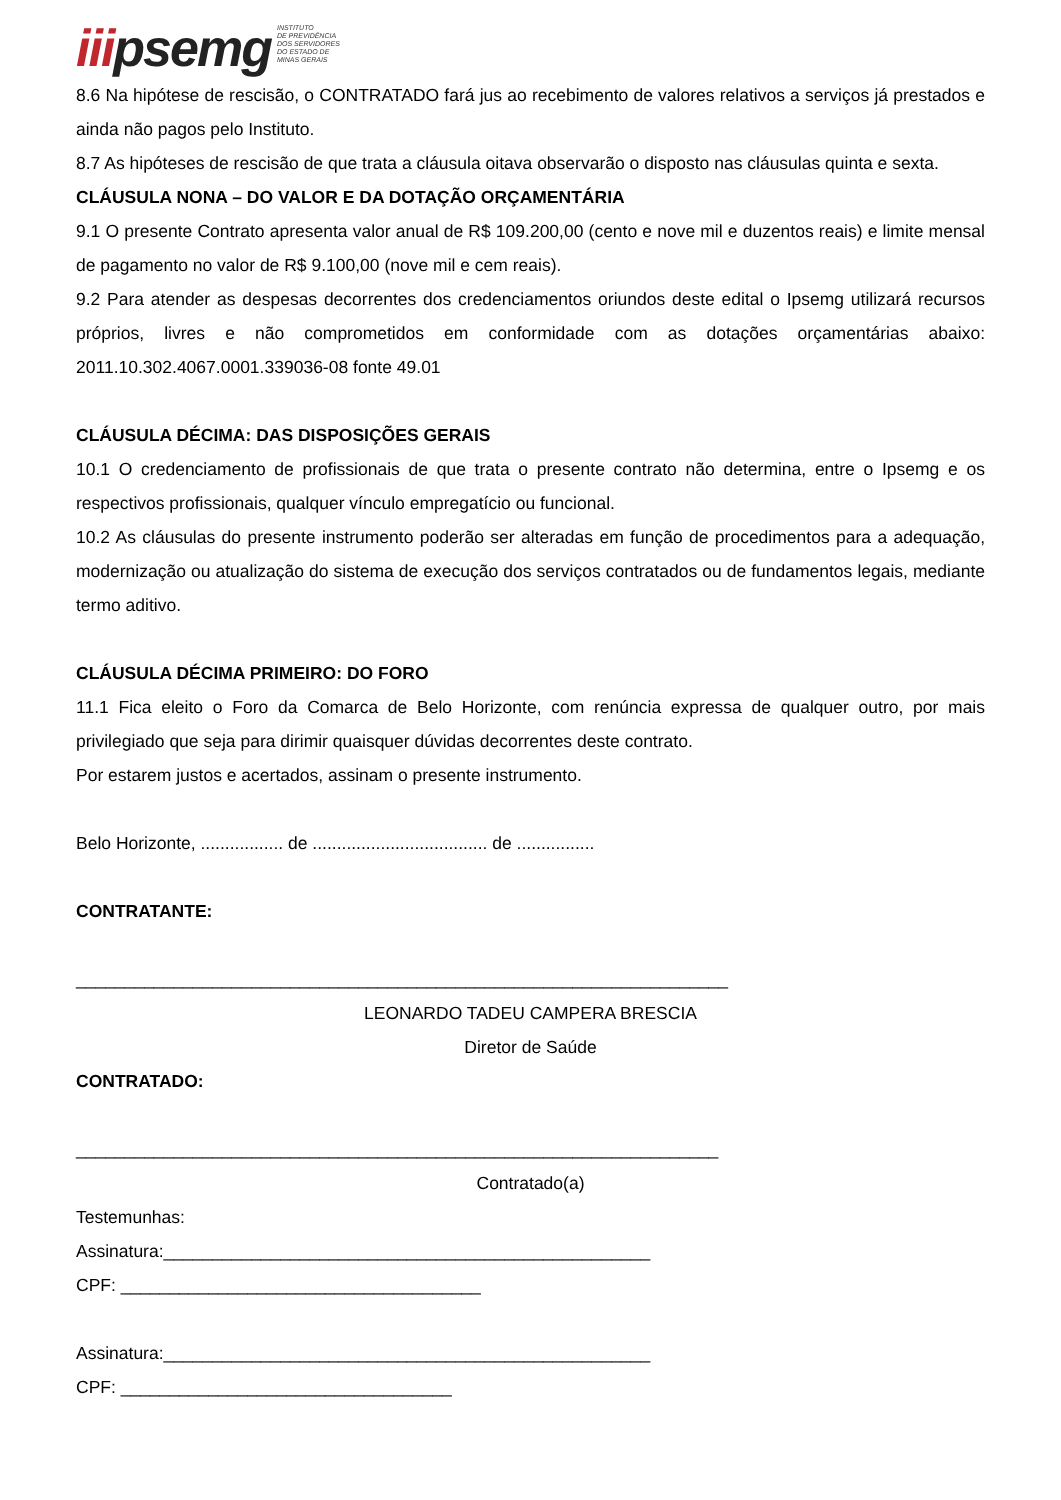iiipsemg
INSTITUTO
DE PREVIDÊNCIA
DOS SERVIDORES
DO ESTADO DE
MINAS GERAIS
8.6 Na hipótese de rescisão, o CONTRATADO fará jus ao recebimento de valores relativos a serviços já prestados e ainda não pagos pelo Instituto.
8.7 As hipóteses de rescisão de que trata a cláusula oitava observarão o disposto nas cláusulas quinta e sexta.
CLÁUSULA NONA – DO VALOR E DA DOTAÇÃO ORÇAMENTÁRIA
9.1 O presente Contrato apresenta valor anual de R$ 109.200,00 (cento e nove mil e duzentos reais) e limite mensal de pagamento no valor de R$ 9.100,00 (nove mil e cem reais).
9.2 Para atender as despesas decorrentes dos credenciamentos oriundos deste edital o Ipsemg utilizará recursos próprios, livres e não comprometidos em conformidade com as dotações orçamentárias abaixo: 2011.10.302.4067.0001.339036-08 fonte 49.01
CLÁUSULA DÉCIMA: DAS DISPOSIÇÕES GERAIS
10.1 O credenciamento de profissionais de que trata o presente contrato não determina, entre o Ipsemg e os respectivos profissionais, qualquer vínculo empregatício ou funcional.
10.2 As cláusulas do presente instrumento poderão ser alteradas em função de procedimentos para a adequação, modernização ou atualização do sistema de execução dos serviços contratados ou de fundamentos legais, mediante termo aditivo.
CLÁUSULA DÉCIMA PRIMEIRO: DO FORO
11.1 Fica eleito o Foro da Comarca de Belo Horizonte, com renúncia expressa de qualquer outro, por mais privilegiado que seja para dirimir quaisquer dúvidas decorrentes deste contrato.
Por estarem justos e acertados, assinam o presente instrumento.
Belo Horizonte, ................. de .................................... de ................
CONTRATANTE:
___________________________________________________________________
LEONARDO TADEU CAMPERA BRESCIA
Diretor de Saúde
CONTRATADO:
__________________________________________________________________
Contratado(a)
Testemunhas:
Assinatura:__________________________________________________
CPF: _____________________________________
Assinatura:__________________________________________________
CPF: __________________________________